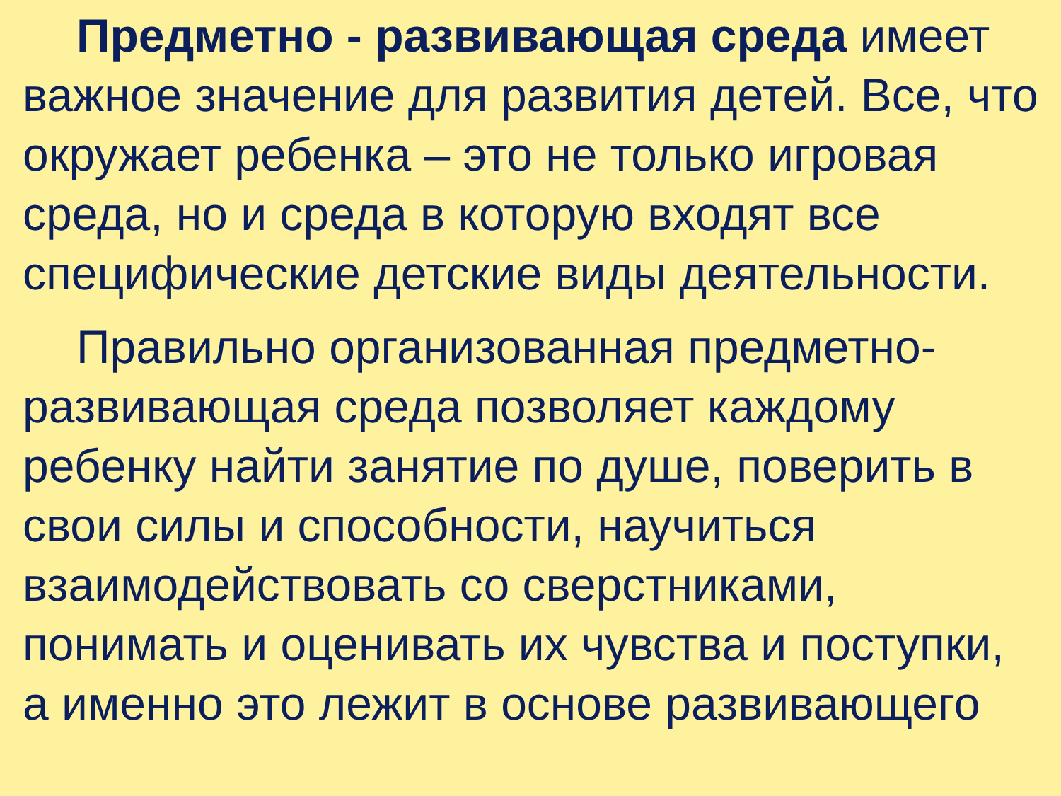Предметно - развивающая среда имеет важное значение для развития детей. Все, что окружает ребенка – это не только игровая среда, но и среда в которую входят все специфические детские виды деятельности.
Правильно организованная предметно-развивающая среда позволяет каждому ребенку найти занятие по душе, поверить в свои силы и способности, научиться взаимодействовать со сверстниками, понимать и оценивать их чувства и поступки, а именно это лежит в основе развивающего